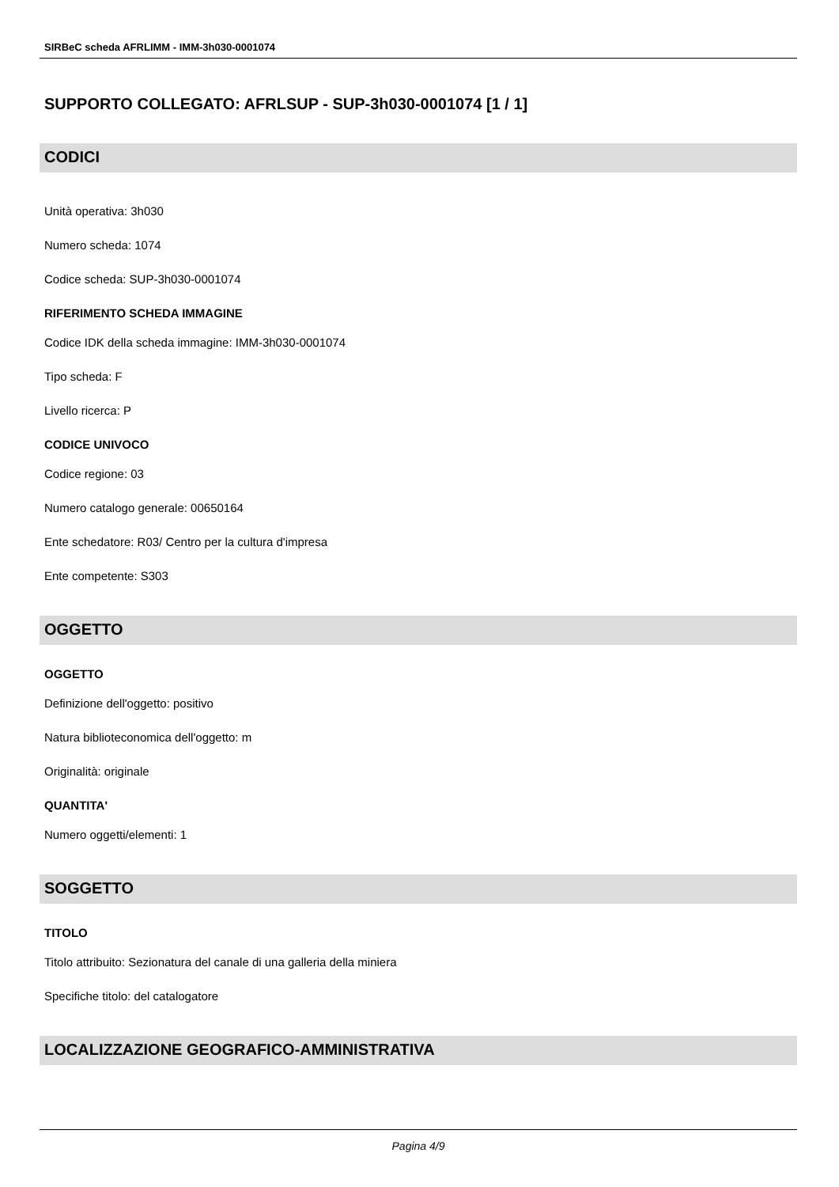SIRBeC scheda AFRLIMM - IMM-3h030-0001074
SUPPORTO COLLEGATO: AFRLSUP - SUP-3h030-0001074 [1 / 1]
CODICI
Unità operativa: 3h030
Numero scheda: 1074
Codice scheda: SUP-3h030-0001074
RIFERIMENTO SCHEDA IMMAGINE
Codice IDK della scheda immagine: IMM-3h030-0001074
Tipo scheda: F
Livello ricerca: P
CODICE UNIVOCO
Codice regione: 03
Numero catalogo generale: 00650164
Ente schedatore: R03/ Centro per la cultura d'impresa
Ente competente: S303
OGGETTO
OGGETTO
Definizione dell'oggetto: positivo
Natura biblioteconomica dell'oggetto: m
Originalità: originale
QUANTITA'
Numero oggetti/elementi: 1
SOGGETTO
TITOLO
Titolo attribuito: Sezionatura del canale di una galleria della miniera
Specifiche titolo: del catalogatore
LOCALIZZAZIONE GEOGRAFICO-AMMINISTRATIVA
Pagina 4/9